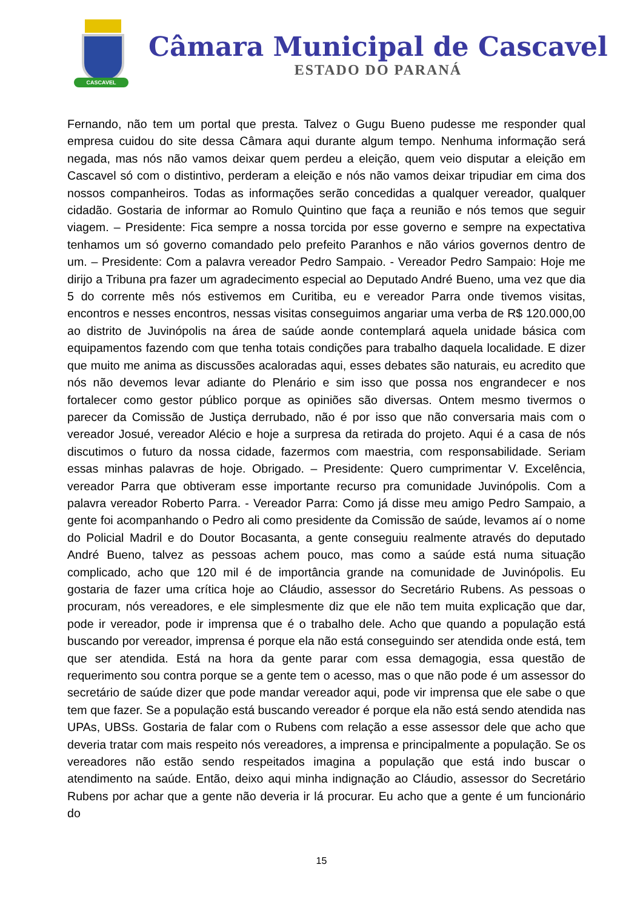CASCAVEL
Câmara Municipal de Cascavel
ESTADO DO PARANÁ
Fernando, não tem um portal que presta. Talvez o Gugu Bueno pudesse me responder qual empresa cuidou do site dessa Câmara aqui durante algum tempo. Nenhuma informação será negada, mas nós não vamos deixar quem perdeu a eleição, quem veio disputar a eleição em Cascavel só com o distintivo, perderam a eleição e nós não vamos deixar tripudiar em cima dos nossos companheiros. Todas as informações serão concedidas a qualquer vereador, qualquer cidadão. Gostaria de informar ao Romulo Quintino que faça a reunião e nós temos que seguir viagem. – Presidente: Fica sempre a nossa torcida por esse governo e sempre na expectativa tenhamos um só governo comandado pelo prefeito Paranhos e não vários governos dentro de um. – Presidente: Com a palavra vereador Pedro Sampaio. - Vereador Pedro Sampaio: Hoje me dirijo a Tribuna pra fazer um agradecimento especial ao Deputado André Bueno, uma vez que dia 5 do corrente mês nós estivemos em Curitiba, eu e vereador Parra onde tivemos visitas, encontros e nesses encontros, nessas visitas conseguimos angariar uma verba de R$ 120.000,00 ao distrito de Juvinópolis na área de saúde aonde contemplará aquela unidade básica com equipamentos fazendo com que tenha totais condições para trabalho daquela localidade. E dizer que muito me anima as discussões acaloradas aqui, esses debates são naturais, eu acredito que nós não devemos levar adiante do Plenário e sim isso que possa nos engrandecer e nos fortalecer como gestor público porque as opiniões são diversas. Ontem mesmo tivermos o parecer da Comissão de Justiça derrubado, não é por isso que não conversaria mais com o vereador Josué, vereador Alécio e hoje a surpresa da retirada do projeto. Aqui é a casa de nós discutimos o futuro da nossa cidade, fazermos com maestria, com responsabilidade. Seriam essas minhas palavras de hoje. Obrigado. – Presidente: Quero cumprimentar V. Excelência, vereador Parra que obtiveram esse importante recurso pra comunidade Juvinópolis. Com a palavra vereador Roberto Parra. - Vereador Parra: Como já disse meu amigo Pedro Sampaio, a gente foi acompanhando o Pedro ali como presidente da Comissão de saúde, levamos aí o nome do Policial Madril e do Doutor Bocasanta, a gente conseguiu realmente através do deputado André Bueno, talvez as pessoas achem pouco, mas como a saúde está numa situação complicado, acho que 120 mil é de importância grande na comunidade de Juvinópolis. Eu gostaria de fazer uma crítica hoje ao Cláudio, assessor do Secretário Rubens. As pessoas o procuram, nós vereadores, e ele simplesmente diz que ele não tem muita explicação que dar, pode ir vereador, pode ir imprensa que é o trabalho dele. Acho que quando a população está buscando por vereador, imprensa é porque ela não está conseguindo ser atendida onde está, tem que ser atendida. Está na hora da gente parar com essa demagogia, essa questão de requerimento sou contra porque se a gente tem o acesso, mas o que não pode é um assessor do secretário de saúde dizer que pode mandar vereador aqui, pode vir imprensa que ele sabe o que tem que fazer. Se a população está buscando vereador é porque ela não está sendo atendida nas UPAs, UBSs. Gostaria de falar com o Rubens com relação a esse assessor dele que acho que deveria tratar com mais respeito nós vereadores, a imprensa e principalmente a população. Se os vereadores não estão sendo respeitados imagina a população que está indo buscar o atendimento na saúde. Então, deixo aqui minha indignação ao Cláudio, assessor do Secretário Rubens por achar que a gente não deveria ir lá procurar. Eu acho que a gente é um funcionário do
15